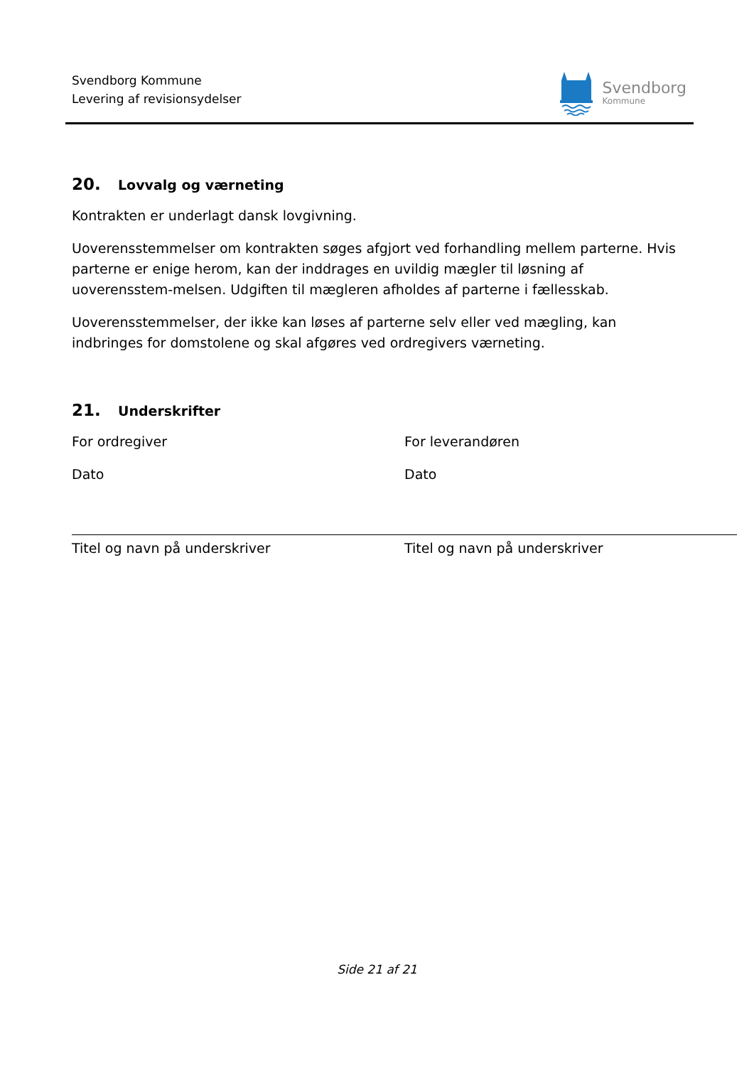Svendborg Kommune
Levering af revisionsydelser
Svendborg
Kommune
20. Lovvalg og værneting
Kontrakten er underlagt dansk lovgivning.
Uoverensstemmelser om kontrakten søges afgjort ved forhandling mellem parterne. Hvis parterne er enige herom, kan der inddrages en uvildig mægler til løsning af uoverensstem-melsen. Udgiften til mægleren afholdes af parterne i fællesskab.
Uoverensstemmelser, der ikke kan løses af parterne selv eller ved mægling, kan indbringes for domstolene og skal afgøres ved ordregivers værneting.
21. Underskrifter
For ordregiver
Dato
Titel og navn på underskriver
For leverandøren
Dato
Titel og navn på underskriver
Side 21 af 21